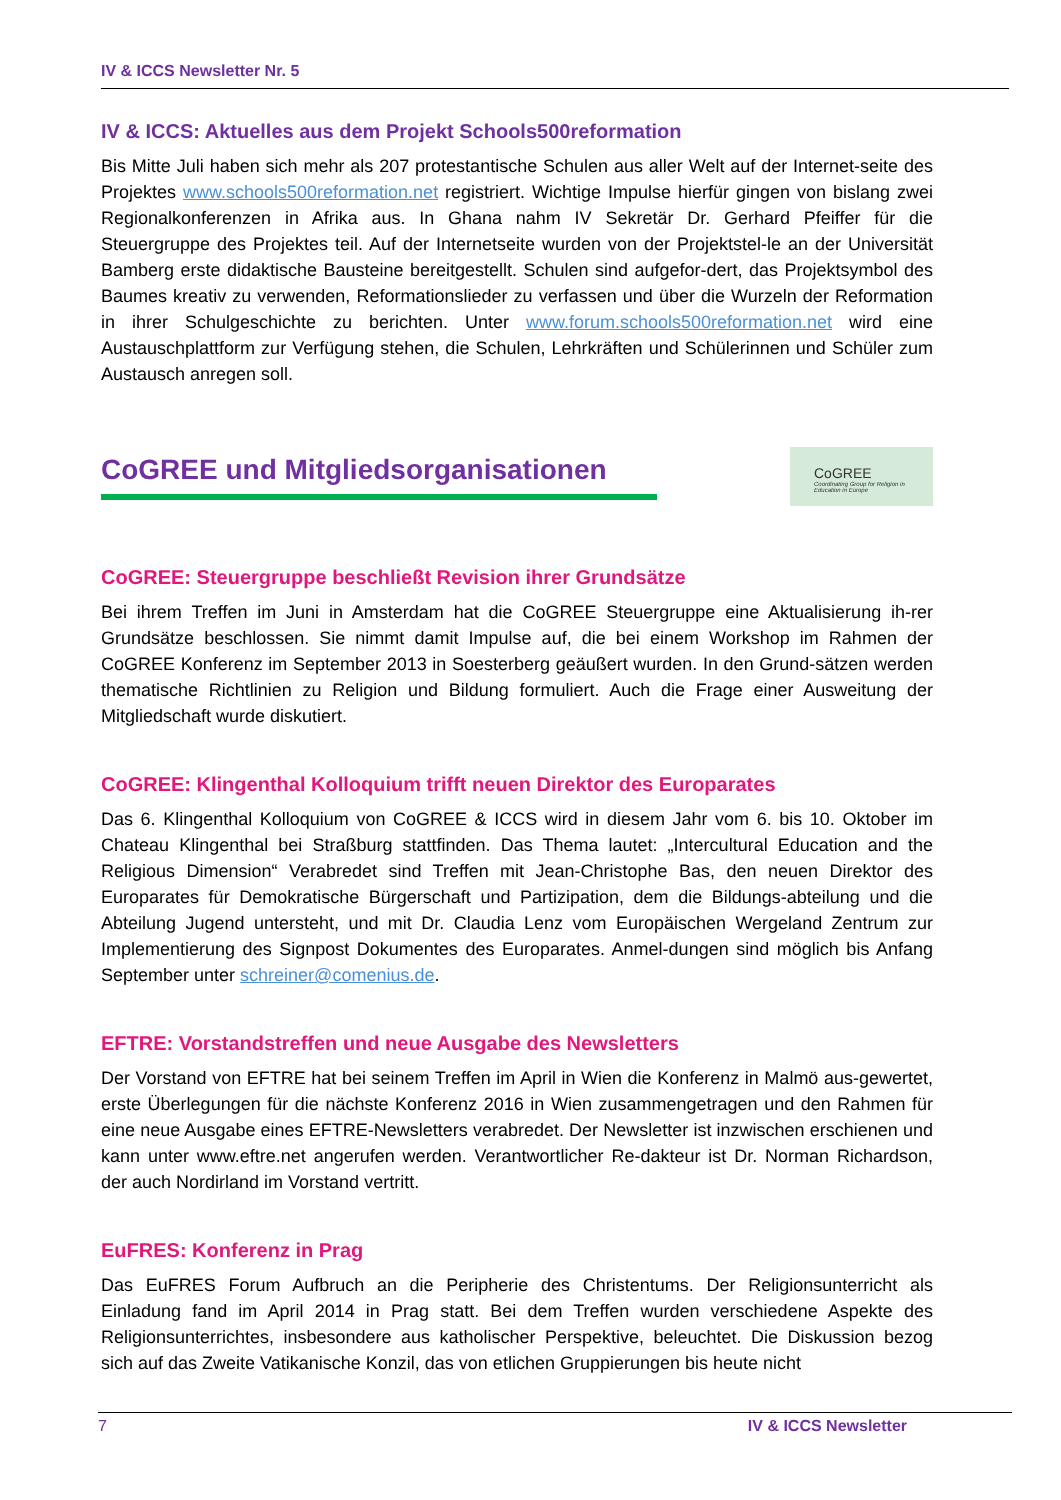IV & ICCS Newsletter Nr. 5
IV & ICCS: Aktuelles aus dem Projekt Schools500reformation
Bis Mitte Juli haben sich mehr als 207 protestantische Schulen aus aller Welt auf der Internet-seite des Projektes www.schools500reformation.net registriert. Wichtige Impulse hierfür gingen von bislang zwei Regionalkonferenzen in Afrika aus. In Ghana nahm IV Sekretär Dr. Gerhard Pfeiffer für die Steuergruppe des Projektes teil. Auf der Internetseite wurden von der Projektstel-le an der Universität Bamberg erste didaktische Bausteine bereitgestellt. Schulen sind aufgefor-dert, das Projektsymbol des Baumes kreativ zu verwenden, Reformationslieder zu verfassen und über die Wurzeln der Reformation in ihrer Schulgeschichte zu berichten. Unter www.forum.schools500reformation.net wird eine Austauschplattform zur Verfügung stehen, die Schulen, Lehrkräften und Schülerinnen und Schüler zum Austausch anregen soll.
CoGREE und Mitgliedsorganisationen
CoGREE
Coordinating Group for Religion in Education in Europe
CoGREE: Steuergruppe beschließt Revision ihrer Grundsätze
Bei ihrem Treffen im Juni in Amsterdam hat die CoGREE Steuergruppe eine Aktualisierung ih-rer Grundsätze beschlossen. Sie nimmt damit Impulse auf, die bei einem Workshop im Rahmen der CoGREE Konferenz im September 2013 in Soesterberg geäußert wurden. In den Grund-sätzen werden thematische Richtlinien zu Religion und Bildung formuliert. Auch die Frage einer Ausweitung der Mitgliedschaft wurde diskutiert.
CoGREE: Klingenthal Kolloquium trifft neuen Direktor des Europarates
Das 6. Klingenthal Kolloquium von CoGREE & ICCS wird in diesem Jahr vom 6. bis 10. Oktober im Chateau Klingenthal bei Straßburg stattfinden. Das Thema lautet: „Intercultural Education and the Religious Dimension“ Verabredet sind Treffen mit Jean-Christophe Bas, den neuen Direktor des Europarates für Demokratische Bürgerschaft und Partizipation, dem die Bildungs-abteilung und die Abteilung Jugend untersteht, und mit Dr. Claudia Lenz vom Europäischen Wergeland Zentrum zur Implementierung des Signpost Dokumentes des Europarates. Anmel-dungen sind möglich bis Anfang September unter schreiner@comenius.de.
EFTRE: Vorstandstreffen und neue Ausgabe des Newsletters
Der Vorstand von EFTRE hat bei seinem Treffen im April in Wien die Konferenz in Malmö aus-gewertet, erste Überlegungen für die nächste Konferenz 2016 in Wien zusammengetragen und den Rahmen für eine neue Ausgabe eines EFTRE-Newsletters verabredet. Der Newsletter ist inzwischen erschienen und kann unter www.eftre.net angerufen werden. Verantwortlicher Re-dakteur ist Dr. Norman Richardson, der auch Nordirland im Vorstand vertritt.
EuFRES: Konferenz in Prag
Das EuFRES Forum Aufbruch an die Peripherie des Christentums. Der Religionsunterricht als Einladung fand im April 2014 in Prag statt. Bei dem Treffen wurden verschiedene Aspekte des Religionsunterrichtes, insbesondere aus katholischer Perspektive, beleuchtet. Die Diskussion bezog sich auf das Zweite Vatikanische Konzil, das von etlichen Gruppierungen bis heute nicht
7 IV & ICCS Newsletter